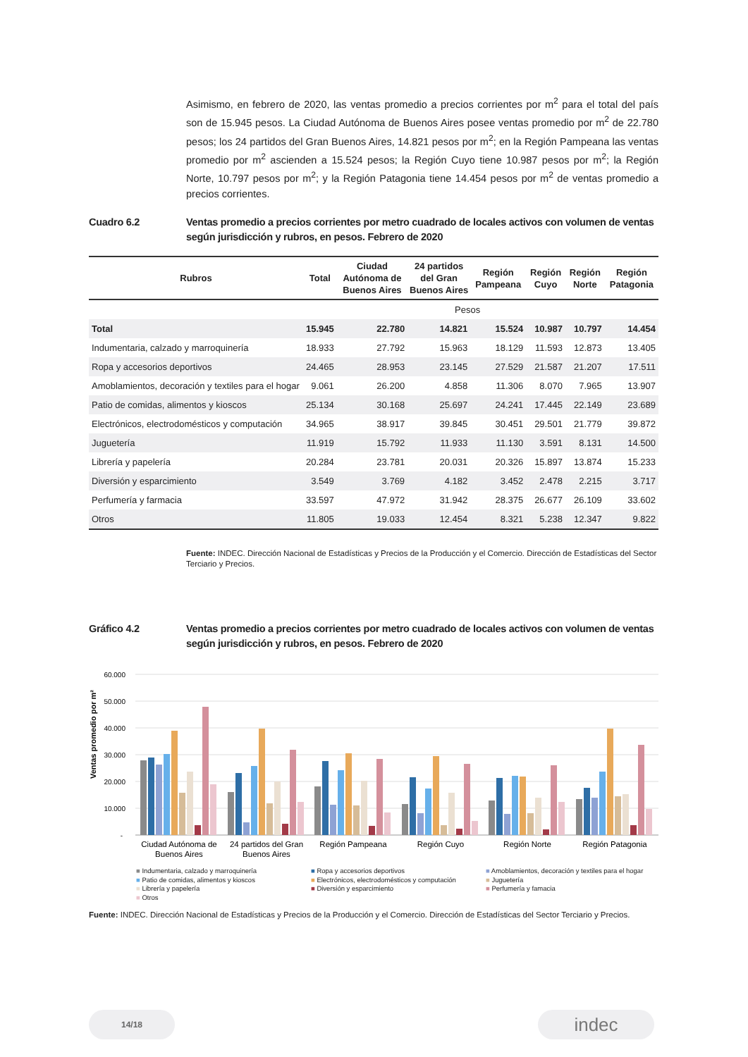Asimismo, en febrero de 2020, las ventas promedio a precios corrientes por m<sup>2</sup> para el total del país son de 15.945 pesos. La Ciudad Autónoma de Buenos Aires posee ventas promedio por m<sup>2</sup> de 22.780 pesos; los 24 partidos del Gran Buenos Aires, 14.821 pesos por m<sup>2</sup>; en la Región Pampeana las ventas promedio por m<sup>2</sup> ascienden a 15.524 pesos; la Región Cuyo tiene 10.987 pesos por m<sup>2</sup>; la Región Norte, 10.797 pesos por m<sup>2</sup>; y la Región Patagonia tiene 14.454 pesos por m<sup>2</sup> de ventas promedio a precios corrientes.
Cuadro 6.2 Ventas promedio a precios corrientes por metro cuadrado de locales activos con volumen de ventas según jurisdicción y rubros, en pesos. Febrero de 2020
| Rubros | Total | Ciudad Autónoma de Buenos Aires | 24 partidos del Gran Buenos Aires | Región Pampeana | Región Cuyo | Región Norte | Región Patagonia |
| --- | --- | --- | --- | --- | --- | --- | --- |
| | Pesos | | | | | | |
| Total | 15.945 | 22.780 | 14.821 | 15.524 | 10.987 | 10.797 | 14.454 |
| Indumentaria, calzado y marroquinería | 18.933 | 27.792 | 15.963 | 18.129 | 11.593 | 12.873 | 13.405 |
| Ropa y accesorios deportivos | 24.465 | 28.953 | 23.145 | 27.529 | 21.587 | 21.207 | 17.511 |
| Amoblamientos, decoración y textiles para el hogar | 9.061 | 26.200 | 4.858 | 11.306 | 8.070 | 7.965 | 13.907 |
| Patio de comidas, alimentos y kioscos | 25.134 | 30.168 | 25.697 | 24.241 | 17.445 | 22.149 | 23.689 |
| Electrónicos, electrodomésticos y computación | 34.965 | 38.917 | 39.845 | 30.451 | 29.501 | 21.779 | 39.872 |
| Juguetería | 11.919 | 15.792 | 11.933 | 11.130 | 3.591 | 8.131 | 14.500 |
| Librería y papelería | 20.284 | 23.781 | 20.031 | 20.326 | 15.897 | 13.874 | 15.233 |
| Diversión y esparcimiento | 3.549 | 3.769 | 4.182 | 3.452 | 2.478 | 2.215 | 3.717 |
| Perfumería y farmacia | 33.597 | 47.972 | 31.942 | 28.375 | 26.677 | 26.109 | 33.602 |
| Otros | 11.805 | 19.033 | 12.454 | 8.321 | 5.238 | 12.347 | 9.822 |
Fuente: INDEC. Dirección Nacional de Estadísticas y Precios de la Producción y el Comercio. Dirección de Estadísticas del Sector Terciario y Precios.
Gráfico 4.2 Ventas promedio a precios corrientes por metro cuadrado de locales activos con volumen de ventas según jurisdicción y rubros, en pesos. Febrero de 2020
60.000
50.000
40.000
30.000
20.000
10.000
-
Ventas promedio por m²
Ciudad Autónoma de
Buenos Aires
24 partidos del Gran
Buenos Aires
Región Pampeana
Región Cuyo
Región Norte
Región Patagonia
■ Indumentaria, calzado y marroquinería
■ Ropa y accesorios deportivos
■ Amoblamientos, decoración y textiles para el hogar
■ Patio de comidas, alimentos y kioscos
■ Electrónicos, electrodomésticos y computación
■ Juguetería
■ Librería y papelería
■ Diversión y esparcimiento
■ Perfumería y famacia
■ Otros
Fuente: INDEC. Dirección Nacional de Estadísticas y Precios de la Producción y el Comercio. Dirección de Estadísticas del Sector Terciario y Precios.
14/18 indec